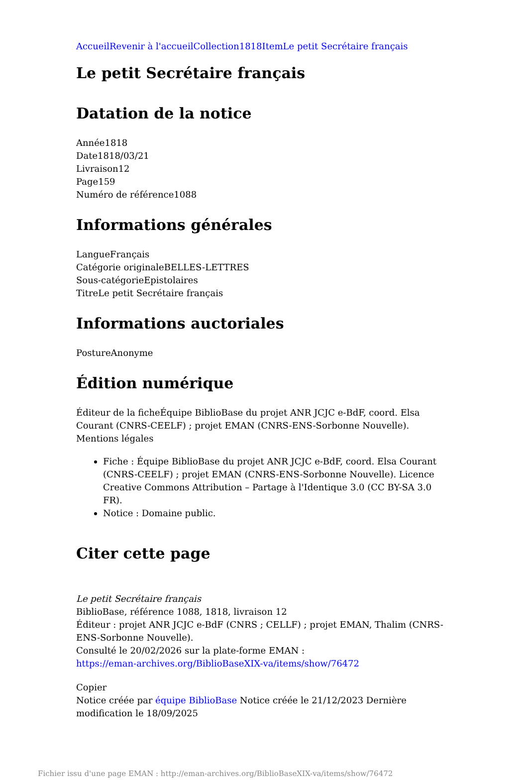Accueil Revenir à l'accueil Collection 1818 Item Le petit Secrétaire français
Le petit Secrétaire français
Datation de la notice
Année1818
Date1818/03/21
Livraison12
Page159
Numéro de référence1088
Informations générales
LangueFrançais
Catégorie originaleBELLES-LETTRES
Sous-catégorieEpistolaires
TitreLe petit Secrétaire français
Informations auctoriales
PostureAnonyme
Édition numérique
Éditeur de la ficheÉquipe BiblioBase du projet ANR JCJC e-BdF, coord. Elsa Courant (CNRS-CEELF) ; projet EMAN (CNRS-ENS-Sorbonne Nouvelle).
Mentions légales
Fiche : Équipe BiblioBase du projet ANR JCJC e-BdF, coord. Elsa Courant (CNRS-CEELF) ; projet EMAN (CNRS-ENS-Sorbonne Nouvelle). Licence Creative Commons Attribution – Partage à l'Identique 3.0 (CC BY-SA 3.0 FR).
Notice : Domaine public.
Citer cette page
Le petit Secrétaire français
BiblioBase, référence 1088, 1818, livraison 12
Éditeur : projet ANR JCJC e-BdF (CNRS ; CELLF) ; projet EMAN, Thalim (CNRS-ENS-Sorbonne Nouvelle).
Consulté le 20/02/2026 sur la plate-forme EMAN :
https://eman-archives.org/BiblioBaseXIX-va/items/show/76472
Copier
Notice créée par équipe BiblioBase Notice créée le 21/12/2023 Dernière modification le 18/09/2025
Fichier issu d'une page EMAN : http://eman-archives.org/BiblioBaseXIX-va/items/show/76472